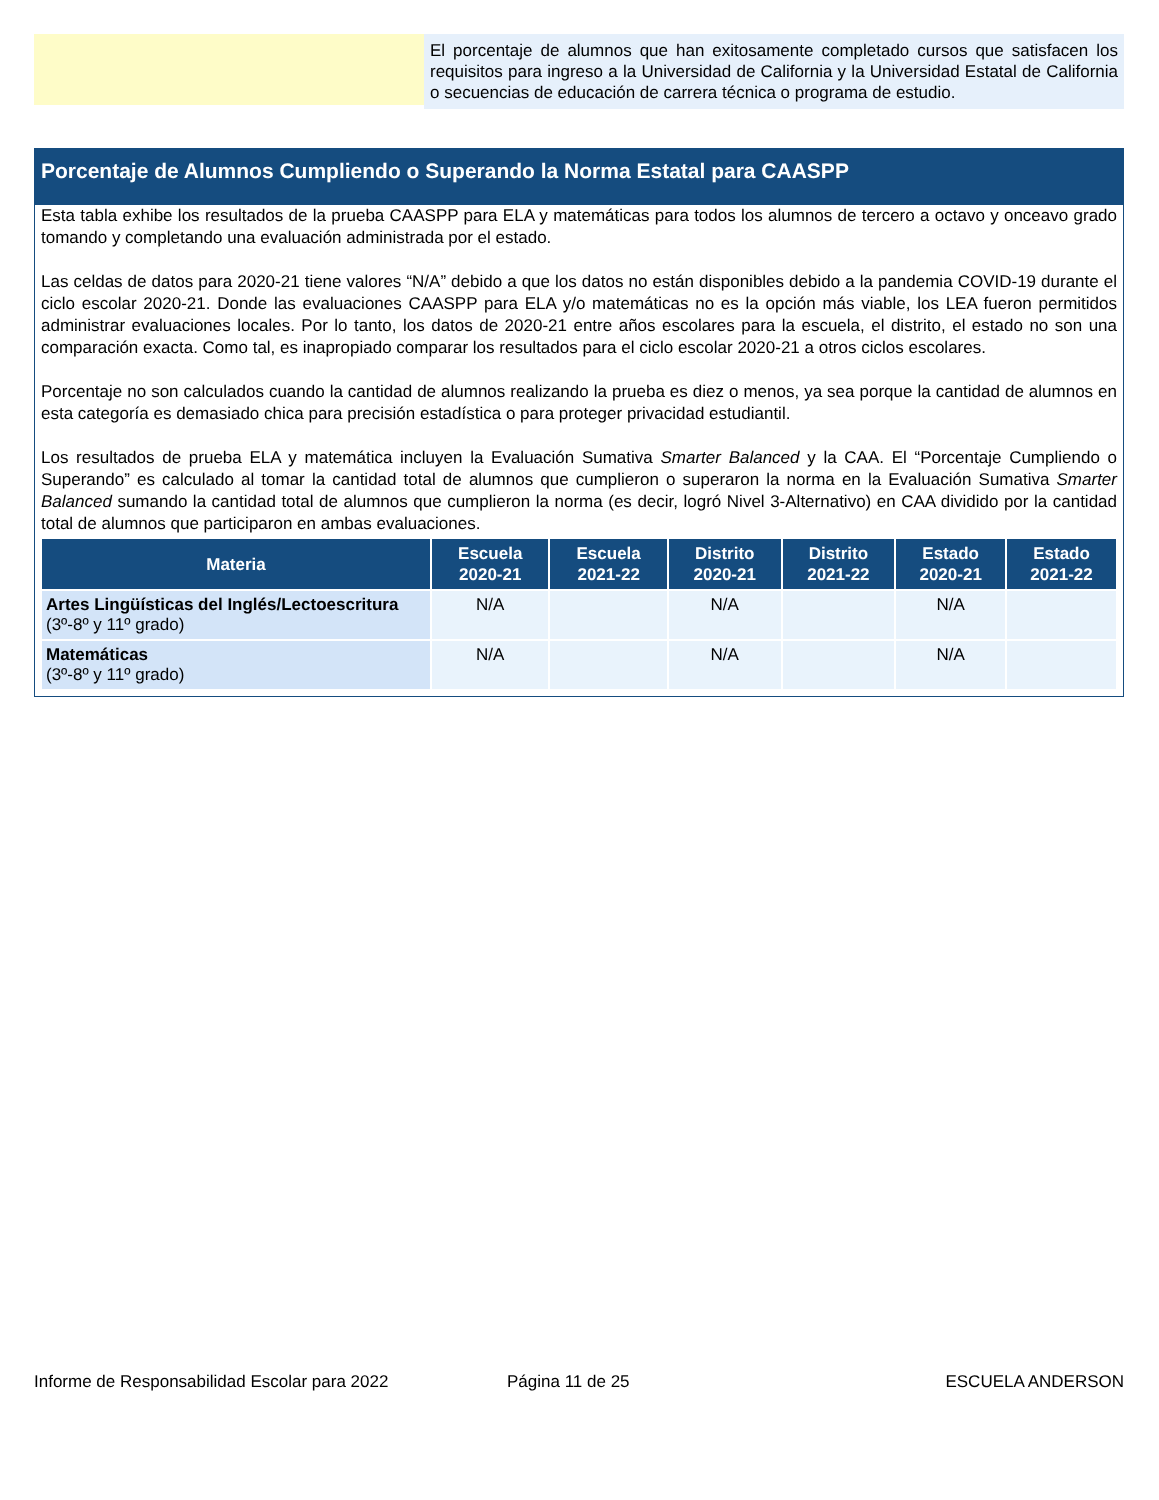El porcentaje de alumnos que han exitosamente completado cursos que satisfacen los requisitos para ingreso a la Universidad de California y la Universidad Estatal de California o secuencias de educación de carrera técnica o programa de estudio.
Porcentaje de Alumnos Cumpliendo o Superando la Norma Estatal para CAASPP
Esta tabla exhibe los resultados de la prueba CAASPP para ELA y matemáticas para todos los alumnos de tercero a octavo y onceavo grado tomando y completando una evaluación administrada por el estado.
Las celdas de datos para 2020-21 tiene valores “N/A” debido a que los datos no están disponibles debido a la pandemia COVID-19 durante el ciclo escolar 2020-21. Donde las evaluaciones CAASPP para ELA y/o matemáticas no es la opción más viable, los LEA fueron permitidos administrar evaluaciones locales. Por lo tanto, los datos de 2020-21 entre años escolares para la escuela, el distrito, el estado no son una comparación exacta. Como tal, es inapropiado comparar los resultados para el ciclo escolar 2020-21 a otros ciclos escolares.
Porcentaje no son calculados cuando la cantidad de alumnos realizando la prueba es diez o menos, ya sea porque la cantidad de alumnos en esta categoría es demasiado chica para precisión estadística o para proteger privacidad estudiantil.
Los resultados de prueba ELA y matemática incluyen la Evaluación Sumativa Smarter Balanced y la CAA. El “Porcentaje Cumpliendo o Superando” es calculado al tomar la cantidad total de alumnos que cumplieron o superaron la norma en la Evaluación Sumativa Smarter Balanced sumando la cantidad total de alumnos que cumplieron la norma (es decir, logró Nivel 3-Alternativo) en CAA dividido por la cantidad total de alumnos que participaron en ambas evaluaciones.
| Materia | Escuela 2020-21 | Escuela 2021-22 | Distrito 2020-21 | Distrito 2021-22 | Estado 2020-21 | Estado 2021-22 |
| --- | --- | --- | --- | --- | --- | --- |
| Artes Lingüísticas del Inglés/Lectoescritura (3º-8º y 11º grado) | N/A | | N/A | | N/A | |
| Matemáticas (3º-8º y 11º grado) | N/A | | N/A | | N/A | |
Informe de Responsabilidad Escolar para 2022 Página 11 de 25 ESCUELA ANDERSON